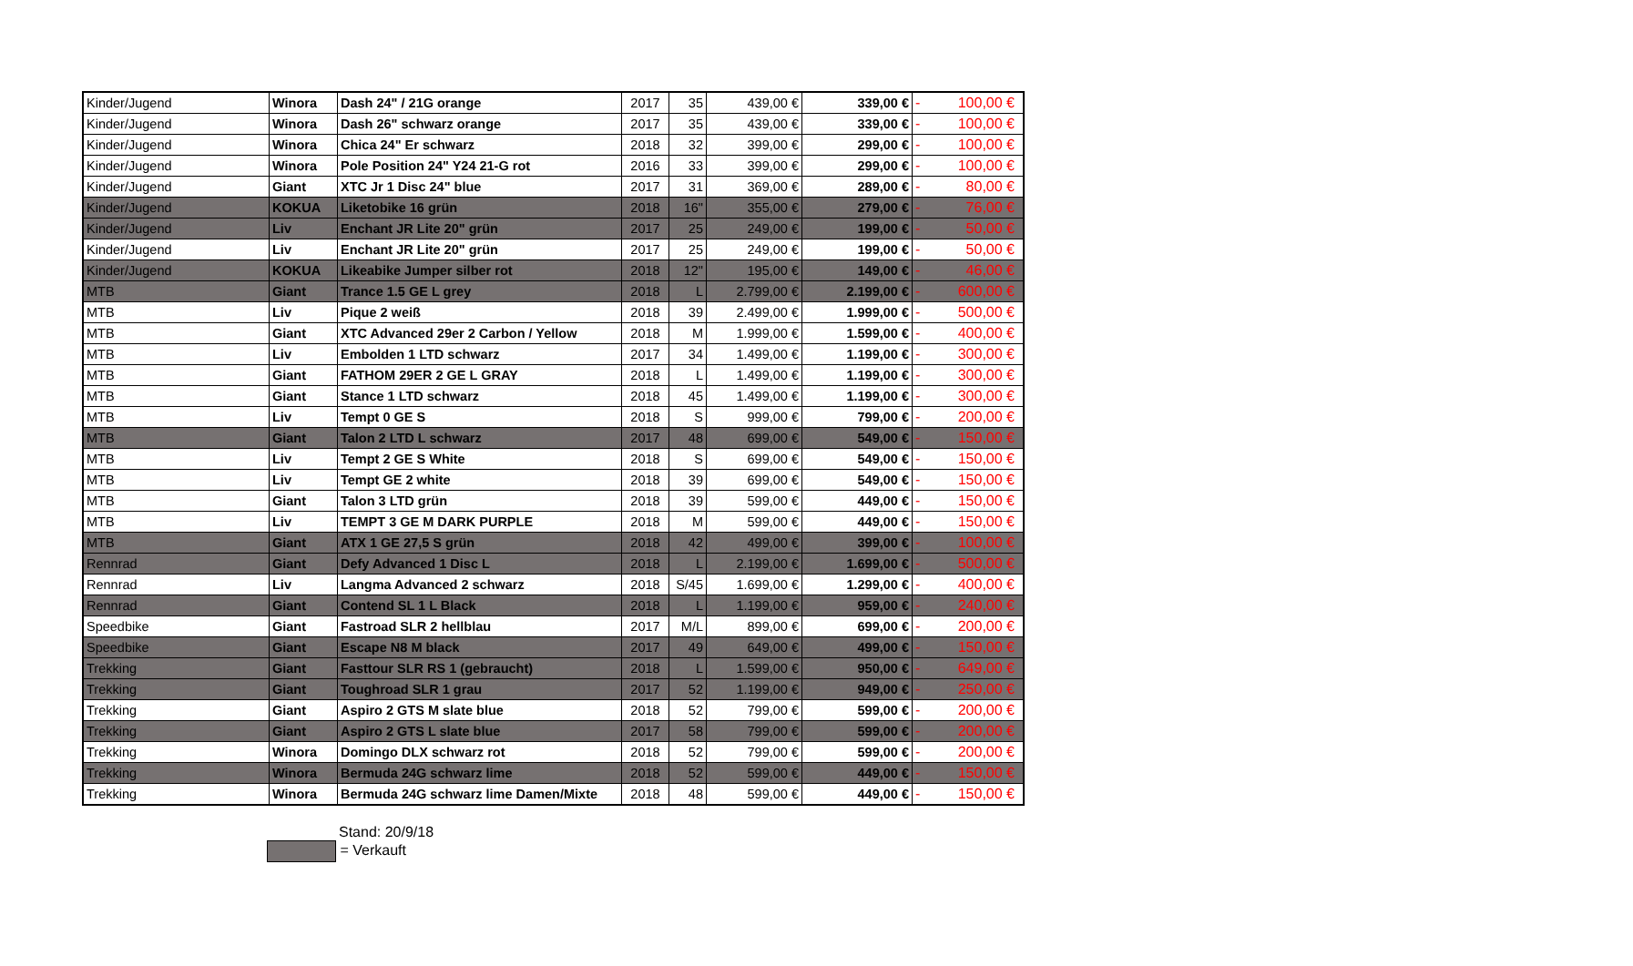| Kinder/Jugend | Winora | Dash 24" / 21G orange | 2017 | 35 | 439,00 € | 339,00 € | - 100,00 € |
| Kinder/Jugend | Winora | Dash 26" schwarz orange | 2017 | 35 | 439,00 € | 339,00 € | - 100,00 € |
| Kinder/Jugend | Winora | Chica 24" Er schwarz | 2018 | 32 | 399,00 € | 299,00 € | - 100,00 € |
| Kinder/Jugend | Winora | Pole Position 24" Y24 21-G rot | 2016 | 33 | 399,00 € | 299,00 € | - 100,00 € |
| Kinder/Jugend | Giant | XTC Jr 1 Disc 24" blue | 2017 | 31 | 369,00 € | 289,00 € | - 80,00 € |
| Kinder/Jugend | KOKUA | Liketobike 16 grün | 2018 | 16" | 355,00 € | 279,00 € | - 76,00 € |
| Kinder/Jugend | Liv | Enchant JR Lite 20" grün | 2017 | 25 | 249,00 € | 199,00 € | - 50,00 € |
| Kinder/Jugend | Liv | Enchant JR Lite 20" grün | 2017 | 25 | 249,00 € | 199,00 € | - 50,00 € |
| Kinder/Jugend | KOKUA | Likeabike Jumper silber rot | 2018 | 12" | 195,00 € | 149,00 € | - 46,00 € |
| MTB | Giant | Trance 1.5 GE L grey | 2018 | L | 2.799,00 € | 2.199,00 € | - 600,00 € |
| MTB | Liv | Pique 2 weiß | 2018 | 39 | 2.499,00 € | 1.999,00 € | - 500,00 € |
| MTB | Giant | XTC Advanced 29er 2 Carbon / Yellow | 2018 | M | 1.999,00 € | 1.599,00 € | - 400,00 € |
| MTB | Liv | Embolden 1 LTD schwarz | 2017 | 34 | 1.499,00 € | 1.199,00 € | - 300,00 € |
| MTB | Giant | FATHOM 29ER 2 GE L GRAY | 2018 | L | 1.499,00 € | 1.199,00 € | - 300,00 € |
| MTB | Giant | Stance 1 LTD schwarz | 2018 | 45 | 1.499,00 € | 1.199,00 € | - 300,00 € |
| MTB | Liv | Tempt 0 GE S | 2018 | S | 999,00 € | 799,00 € | - 200,00 € |
| MTB | Giant | Talon 2 LTD L schwarz | 2017 | 48 | 699,00 € | 549,00 € | - 150,00 € |
| MTB | Liv | Tempt 2 GE S White | 2018 | S | 699,00 € | 549,00 € | - 150,00 € |
| MTB | Liv | Tempt GE 2 white | 2018 | 39 | 699,00 € | 549,00 € | - 150,00 € |
| MTB | Giant | Talon 3 LTD grün | 2018 | 39 | 599,00 € | 449,00 € | - 150,00 € |
| MTB | Liv | TEMPT 3 GE M DARK PURPLE | 2018 | M | 599,00 € | 449,00 € | - 150,00 € |
| MTB | Giant | ATX 1 GE 27,5 S grün | 2018 | 42 | 499,00 € | 399,00 € | - 100,00 € |
| Rennrad | Giant | Defy Advanced 1 Disc L | 2018 | L | 2.199,00 € | 1.699,00 € | - 500,00 € |
| Rennrad | Liv | Langma Advanced 2 schwarz | 2018 | S/45 | 1.699,00 € | 1.299,00 € | - 400,00 € |
| Rennrad | Giant | Contend SL 1 L Black | 2018 | L | 1.199,00 € | 959,00 € | - 240,00 € |
| Speedbike | Giant | Fastroad SLR 2 hellblau | 2017 | M/L | 899,00 € | 699,00 € | - 200,00 € |
| Speedbike | Giant | Escape N8 M black | 2017 | 49 | 649,00 € | 499,00 € | - 150,00 € |
| Trekking | Giant | Fasttour SLR RS 1 (gebraucht) | 2018 | L | 1.599,00 € | 950,00 € | - 649,00 € |
| Trekking | Giant | Toughroad SLR 1 grau | 2017 | 52 | 1.199,00 € | 949,00 € | - 250,00 € |
| Trekking | Giant | Aspiro 2 GTS M slate blue | 2018 | 52 | 799,00 € | 599,00 € | - 200,00 € |
| Trekking | Giant | Aspiro 2 GTS L slate blue | 2017 | 58 | 799,00 € | 599,00 € | - 200,00 € |
| Trekking | Winora | Domingo DLX schwarz rot | 2018 | 52 | 799,00 € | 599,00 € | - 200,00 € |
| Trekking | Winora | Bermuda 24G schwarz lime | 2018 | 52 | 599,00 € | 449,00 € | - 150,00 € |
| Trekking | Winora | Bermuda 24G schwarz lime Damen/Mixte | 2018 | 48 | 599,00 € | 449,00 € | - 150,00 € |
Stand: 20/9/18
= Verkauft